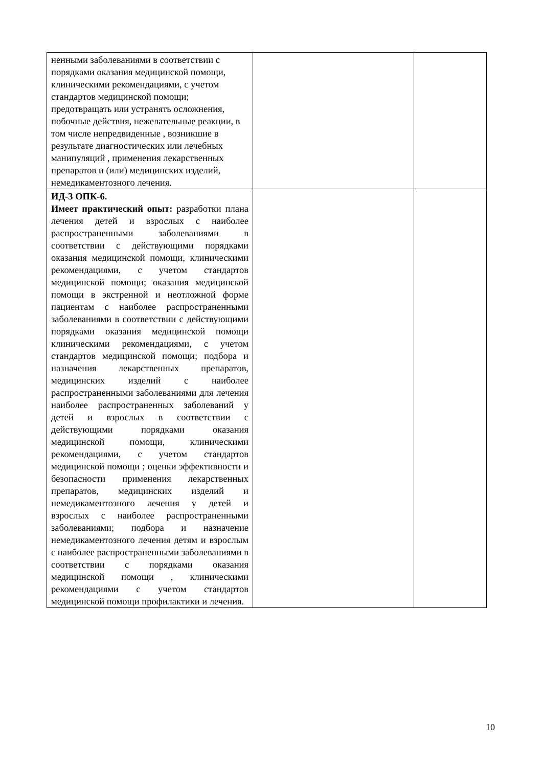| ненными заболеваниями в соответствии с порядками оказания медицинской помощи, клиническими рекомендациями, с учетом стандартов медицинской помощи; предотвращать или устранять осложнения, побочные действия, нежелательные реакции, в том числе непредвиденные , возникшие в результате диагностических или лечебных манипуляций , применения лекарственных препаратов и (или) медицинских изделий, немедикаментозного лечения. | | |
| ИД-3 ОПК-6. Имеет практический опыт: разработки плана лечения детей и взрослых с наиболее распространенными заболеваниями в соответствии с действующими порядками оказания медицинской помощи, клиническими рекомендациями, с учетом стандартов медицинской помощи; оказания медицинской помощи в экстренной и неотложной форме пациентам с наиболее распространенными заболеваниями в соответствии с действующими порядками оказания медицинской помощи клиническими рекомендациями, с учетом стандартов медицинской помощи; подбора и назначения лекарственных препаратов, медицинских изделий с наиболее распространенными заболеваниями для лечения наиболее распространенных заболеваний у детей и взрослых в соответствии с действующими порядками оказания медицинской помощи, клиническими рекомендациями, с учетом стандартов медицинской помощи ; оценки эффективности и безопасности применения лекарственных препаратов, медицинских изделий и немедикаментозного лечения у детей и взрослых с наиболее распространенными заболеваниями; подбора и назначение немедикаментозного лечения детям и взрослым с наиболее распространенными заболеваниями в соответствии с порядками оказания медицинской помощи , клиническими рекомендациями с учетом стандартов медицинской помощи профилактики и лечения. | | |
10